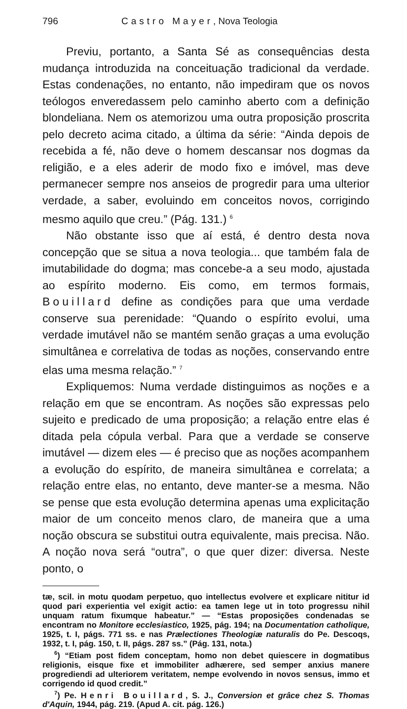796 Castro Mayer, Nova Teologia
Previu, portanto, a Santa Sé as consequências desta mudança introduzida na conceituação tradicional da verdade. Estas condenações, no entanto, não impediram que os novos teólogos enveredassem pelo caminho aberto com a definição blondeliana. Nem os atemorizou uma outra proposição proscrita pelo decreto acima citado, a última da série: “Ainda depois de recebida a fé, não deve o homem descansar nos dogmas da religião, e a eles aderir de modo fixo e imóvel, mas deve permanecer sempre nos anseios de progredir para uma ulterior verdade, a saber, evoluindo em conceitos novos, corrigindo mesmo aquilo que creu.” (Pág. 131.) <sup>6</sup>
Não obstante isso que aí está, é dentro desta nova concepção que se situa a nova teologia... que também fala de imutabilidade do dogma; mas concebe-a a seu modo, ajustada ao espírito moderno. Eis como, em termos formais, Bouillard define as condições para que uma verdade conserve sua perenidade: “Quando o espírito evolui, uma verdade imutável não se mantém senão graças a uma evolução simultânea e correlativa de todas as noções, conservando entre elas uma mesma relação.” <sup>7</sup>
Expliquemos: Numa verdade distinguimos as noções e a relação em que se encontram. As noções são expressas pelo sujeito e predicado de uma proposição; a relação entre elas é ditada pela cópula verbal. Para que a verdade se conserve imutável — dizem eles — é preciso que as noções acompanhem a evolução do espírito, de maneira simultânea e correlata; a relação entre elas, no entanto, deve manter-se a mesma. Não se pense que esta evolução determina apenas uma explicitação maior de um conceito menos claro, de maneira que a uma noção obscura se substitui outra equivalente, mais precisa. Não. A noção nova será “outra”, o que quer dizer: diversa. Neste ponto, o
tæ, scil. in motu quodam perpetuo, quo intellectus evolvere et explicare nititur id quod pari experientia vel exigit actio: ea tamen lege ut in toto progressu nihil unquam ratum fixumque habeatur.” — “Estas proposições condenadas se encontram no Monitore ecclesiastico, 1925, pág. 194; na Documentation catholique, 1925, t. I, págs. 771 ss. e nas Prælectiones Theologiæ naturalis do Pe. Descoqs, 1932, t. I, pág. 150, t. II, págs. 287 ss.” (Pág. 131, nota.)
<sup>6</sup>) “Etiam post fidem conceptam, homo non debet quiescere in dogmatibus religionis, eisque fixe et immobiliter adhærere, sed semper anxius manere progrediendi ad ulteriorem veritatem, nempe evolvendo in novos sensus, immo et corrigendo id quod credit.”
<sup>7</sup>) Pe. Henri Bouillard, S. J., Conversion et grâce chez S. Thomas d'Aquin, 1944, pág. 219. (Apud A. cit. pág. 126.)